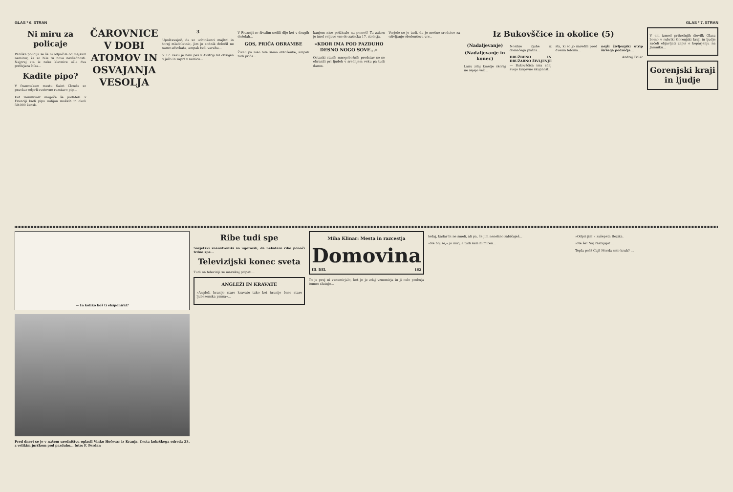GLAS * 6. STRAN GLAS * 7. STRAN
Ni miru za policaje
Pariška policija se še ni odpočila od majskih nemirov, že so bile tu nove nevšečnosti. Najprej sta iz neke klavnice ušla dva podivjana bika...
Kadite pipo?
V francoskem mestu Saint Cloude so pravkar odprli svetovno razstavo pip...
Kot zanimivost mogoče še podatek: v Franciji kadi pipo milijon moških in okoli 50.000 žensk.
ČAROVNICE V DOBI ATOMOV IN OSVAJANJA VESOLJA
3
Upoštevajoč, da so »obtoženci majhni in torej mladoletni«, jim je sodnik določil ne samo advokata, ampak tudi varuha...
V 17. veku je neki pes v Avstriji bil obsojen v ječo in zaprt v samico...
V Franciji so živalim sodili dlje kot v drugih deželah...
GOS, PRIČA OBRAMBE
Živali pa niso bile samo obtoženke, ampak tudi priče...
kanjem niso poklicale na pomoč! Ta zakon je imel veljavo vse do začetka 17. stoletja.
»KDOR IMA POD PAZDUHO DESNO NOGO SOVE...«
Ostanki starih mnogobožnih predstav so se ohranili pri ljudeh v srednjem veku pa tudi danes.
Verjelo se je tudi, da je močno sredstvo za oživljanje obešenčeva vrv...
Iz Bukovščice in okolice (5)
(Nadaljevanje)
(Nadaljevanje in konec)
Lanu zdaj kmetje skoraj ne sejejo več...
Nosilne rjuhe iz domačega platna...
DRUŽBENO IN DRUŽABNO ŽIVLJENJE — Bukovščica ima zdaj svojo krajevno skupnost...
sta, ki so jo naredili pred dvema letoma...
nejši življenjski utrip širšega področja...
Andrej Triler
V eni izmed prihodnjih številk Glasa bomo v rubriki Gorenjski kraji in ljudje začeli objavljati zapis o koparjenju na Jamniku...
Gorenjski kraji in ljudje
— In koliko boš ti eksponiral?
Pred dnevi se je v našem uredništvu oglasil Vinko Hočevar iz Kranja, Cesta kokrškega odreda 23, z velikim jurčkom pod pazduho... foto: F. Perdan
Ribe tudi spe
Sovjetski znanstveniki so ugotovili, da nekatere ribe ponoči trdno spe...
Televizijski konec sveta
Tudi na televiziji se marsikaj pripeti...
ANGLEŽI IN KRAVATE
»Angleži hranijo stare kravate tako kot hranijo žene stare ljubezenska pisma«...
Miha Klinar: Mesta in razcestja
Domovina
III. DEL 162
To je prej ni vznemirjalo, kot jo je zdaj vznemirja in ji celo prebuja temne slutnje...
tedaj, kadar bi ne smeli, ali pa, če jim nenehno zabičuješ...
»Ne boj se,« jo miri, a tudi sam ni miren...
»Odpri jim!« zašepeta Rozika.
»Ne še! Naj razbijajo! ...
Topla peč? Čaj? Morda celo kruh? ...